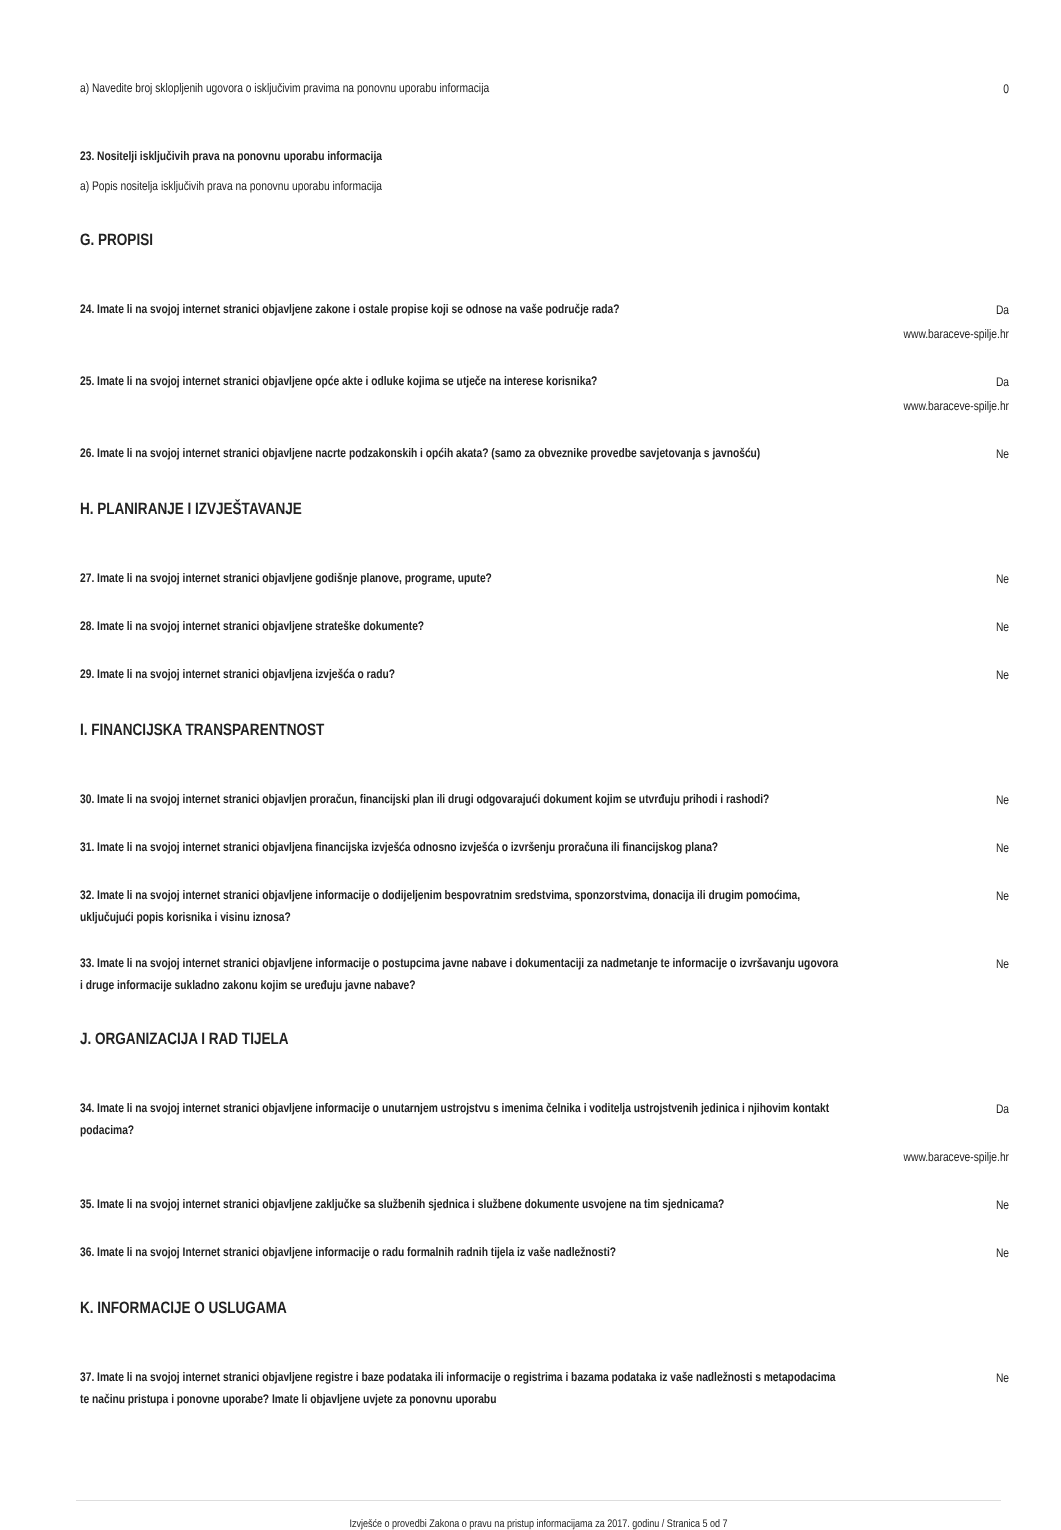a) Navedite broj sklopljenih ugovora o isključivim pravima na ponovnu uporabu informacija
0
23. Nositelji isključivih prava na ponovnu uporabu informacija
a) Popis nositelja isključivih prava na ponovnu uporabu informacija
G. PROPISI
24. Imate li na svojoj internet stranici objavljene zakone i ostale propise koji se odnose na vaše područje rada?
Da
www.baraceve-spilje.hr
25. Imate li na svojoj internet stranici objavljene opće akte i odluke kojima se utječe na interese korisnika?
Da
www.baraceve-spilje.hr
26. Imate li na svojoj internet stranici objavljene nacrte podzakonskih i općih akata? (samo za obveznike provedbe savjetovanja s javnošću)
Ne
H. PLANIRANJE I IZVJEŠTAVANJE
27. Imate li na svojoj internet stranici objavljene godišnje planove, programe, upute?
Ne
28. Imate li na svojoj internet stranici objavljene strateške dokumente?
Ne
29. Imate li na svojoj internet stranici objavljena izvješća o radu?
Ne
I. FINANCIJSKA TRANSPARENTNOST
30. Imate li na svojoj internet stranici objavljen proračun, financijski plan ili drugi odgovarajući dokument kojim se utvrđuju prihodi i rashodi?
Ne
31. Imate li na svojoj internet stranici objavljena financijska izvješća odnosno izvješća o izvršenju proračuna ili financijskog plana?
Ne
32. Imate li na svojoj internet stranici objavljene informacije o dodijeljenim bespovratnim sredstvima, sponzorstvima, donacija ili drugim pomoćima, uključujući popis korisnika i visinu iznosa?
Ne
33. Imate li na svojoj internet stranici objavljene informacije o postupcima javne nabave i dokumentaciji za nadmetanje te informacije o izvršavanju ugovora i druge informacije sukladno zakonu kojim se uređuju javne nabave?
Ne
J. ORGANIZACIJA I RAD TIJELA
34. Imate li na svojoj internet stranici objavljene informacije o unutarnjem ustrojstvu s imenima čelnika i voditelja ustrojstvenih jedinica i njihovim kontakt podacima?
Da
www.baraceve-spilje.hr
35. Imate li na svojoj internet stranici objavljene zaključke sa službenih sjednica i službene dokumente usvojene na tim sjednicama?
Ne
36. Imate li na svojoj Internet stranici objavljene informacije o radu formalnih radnih tijela iz vaše nadležnosti?
Ne
K. INFORMACIJE O USLUGAMA
37. Imate li na svojoj internet stranici objavljene registre i baze podataka ili informacije o registrima i bazama podataka iz vaše nadležnosti s metapodacima te načinu pristupa i ponovne uporabe? Imate li objavljene uvjete za ponovnu uporabu
Ne
Izvješće o provedbi Zakona o pravu na pristup informacijama za 2017. godinu / Stranica 5 od 7